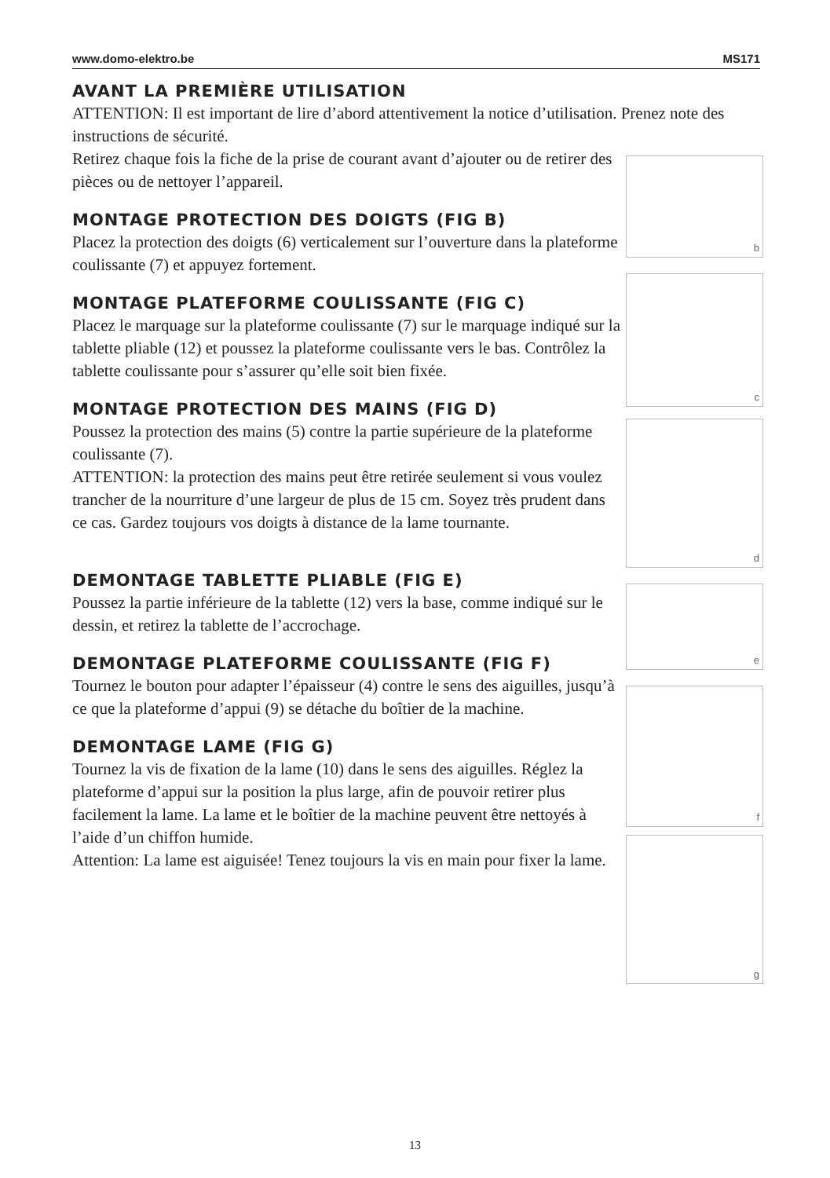www.domo-elektro.be MS171
AVANT LA PREMIÈRE UTILISATION
ATTENTION: Il est important de lire d’abord attentivement la notice d’utilisation. Prenez note des instructions de sécurité.
Retirez chaque fois la fiche de la prise de courant avant d’ajouter ou de retirer des pièces ou de nettoyer l’appareil.
MONTAGE PROTECTION DES DOIGTS (FIG B)
Placez la protection des doigts (6) verticalement sur l’ouverture dans la plateforme coulissante (7) et appuyez fortement.
MONTAGE PLATEFORME COULISSANTE (FIG C)
Placez le marquage sur la plateforme coulissante (7) sur le marquage indiqué sur la tablette pliable (12) et poussez la plateforme coulissante vers le bas. Contrôlez la tablette coulissante pour s’assurer qu’elle soit bien fixée.
MONTAGE PROTECTION DES MAINS (FIG D)
Poussez la protection des mains (5) contre la partie supérieure de la plateforme coulissante (7).
ATTENTION: la protection des mains peut être retirée seulement si vous voulez trancher de la nourriture d’une largeur de plus de 15 cm. Soyez très prudent dans ce cas. Gardez toujours vos doigts à distance de la lame tournante.
b
c
d
DEMONTAGE TABLETTE PLIABLE (FIG E)
Poussez la partie inférieure de la tablette (12) vers la base, comme indiqué sur le dessin, et retirez la tablette de l’accrochage.
DEMONTAGE PLATEFORME COULISSANTE (FIG F)
Tournez le bouton pour adapter l’épaisseur (4) contre le sens des aiguilles, jusqu’à ce que la plateforme d’appui (9) se détache du boîtier de la machine.
DEMONTAGE LAME (FIG G)
Tournez la vis de fixation de la lame (10) dans le sens des aiguilles. Réglez la plateforme d’appui sur la position la plus large, afin de pouvoir retirer plus facilement la lame. La lame et le boîtier de la machine peuvent être nettoyés à l’aide d’un chiffon humide.
Attention: La lame est aiguisée! Tenez toujours la vis en main pour fixer la lame.
e
f
g
13